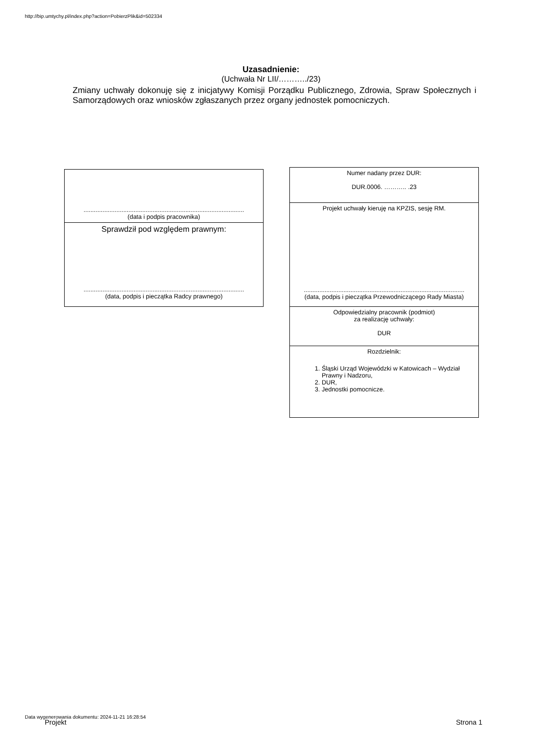http://bip.umtychy.pl/index.php?action=PobierzPlik&id=502334
Uzasadnienie:
(Uchwała Nr LII/………../23)
Zmiany uchwały dokonuję się z inicjatywy Komisji Porządku Publicznego, Zdrowia, Spraw Społecznych i Samorządowych oraz wniosków zgłaszanych przez organy jednostek pomocniczych.
| ............................................................................................. (data i podpis pracownika) |
| Sprawdził pod względem prawnym: ............................................................................................. (data, podpis i pieczątka Radcy prawnego) |
| Numer nadany przez DUR: DUR.0006. ……….. .23 |
| Projekt uchwały kieruję na KPZIS, sesję RM. ............................................................................................. (data, podpis i pieczątka Przewodniczącego Rady Miasta) |
| Odpowiedzialny pracownik (podmiot) za realizację uchwały: DUR |
| Rozdzielnik: 1. Śląski Urząd Wojewódzki w Katowicach – Wydział Prawny i Nadzoru, 2. DUR, 3. Jednostki pomocnicze. |
Data wygenerowania dokumentu: 2024-11-21 16:28:54
Projekt Strona 1